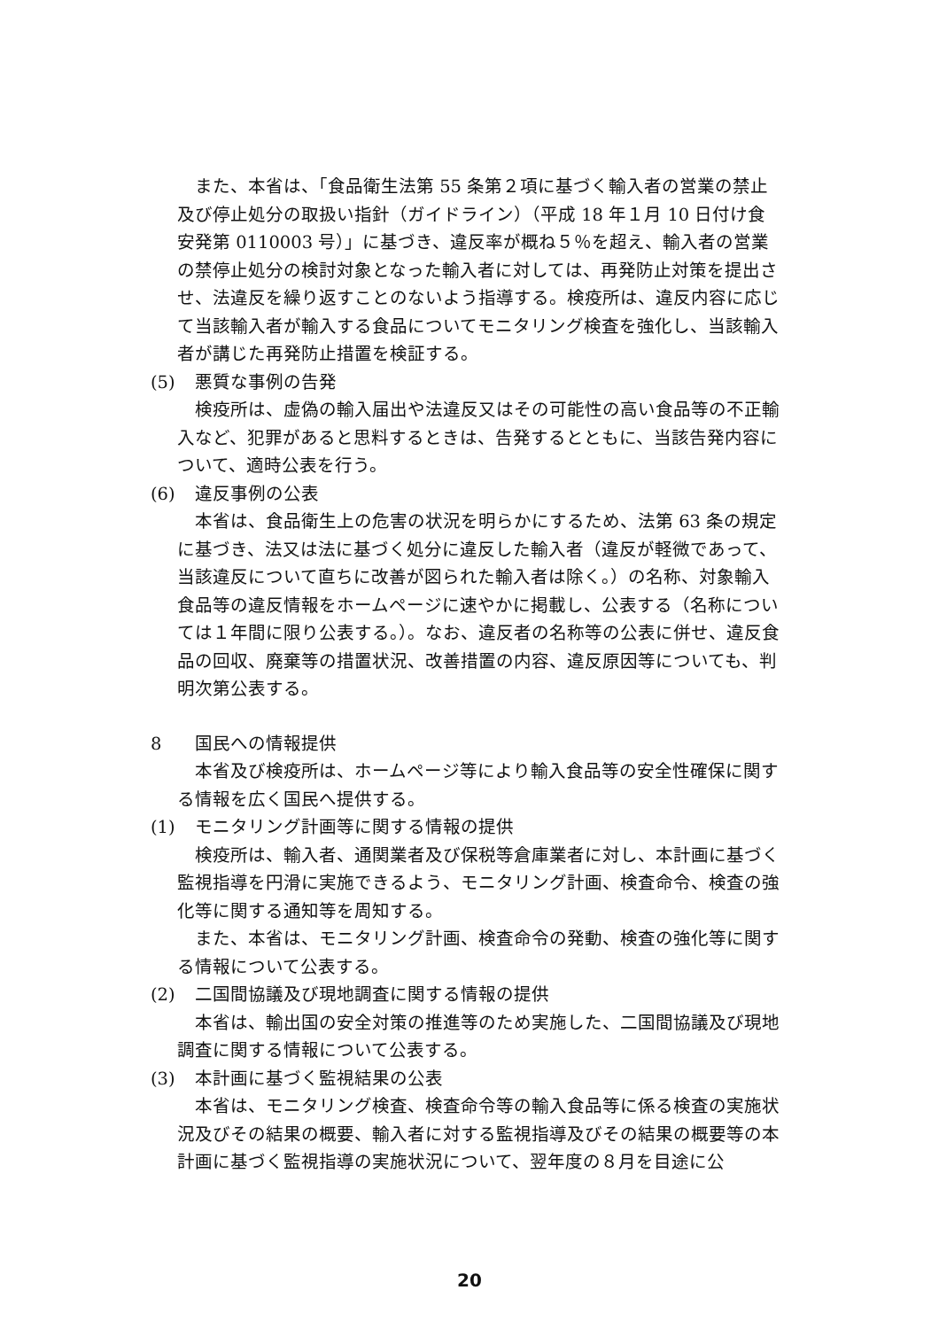また、本省は、「食品衛生法第 55 条第２項に基づく輸入者の営業の禁止及び停止処分の取扱い指針（ガイドライン）（平成 18 年１月 10 日付け食安発第 0110003 号）」に基づき、違反率が概ね５％を超え、輸入者の営業の禁停止処分の検討対象となった輸入者に対しては、再発防止対策を提出させ、法違反を繰り返すことのないよう指導する。検疫所は、違反内容に応じて当該輸入者が輸入する食品についてモニタリング検査を強化し、当該輸入者が講じた再発防止措置を検証する。
(5) 悪質な事例の告発
検疫所は、虚偽の輸入届出や法違反又はその可能性の高い食品等の不正輸入など、犯罪があると思料するときは、告発するとともに、当該告発内容について、適時公表を行う。
(6) 違反事例の公表
本省は、食品衛生上の危害の状況を明らかにするため、法第 63 条の規定に基づき、法又は法に基づく処分に違反した輸入者（違反が軽微であって、当該違反について直ちに改善が図られた輸入者は除く。）の名称、対象輸入食品等の違反情報をホームページに速やかに掲載し、公表する（名称については１年間に限り公表する。）。なお、違反者の名称等の公表に併せ、違反食品の回収、廃棄等の措置状況、改善措置の内容、違反原因等についても、判明次第公表する。
8 国民への情報提供
本省及び検疫所は、ホームページ等により輸入食品等の安全性確保に関する情報を広く国民へ提供する。
(1) モニタリング計画等に関する情報の提供
検疫所は、輸入者、通関業者及び保税等倉庫業者に対し、本計画に基づく監視指導を円滑に実施できるよう、モニタリング計画、検査命令、検査の強化等に関する通知等を周知する。
また、本省は、モニタリング計画、検査命令の発動、検査の強化等に関する情報について公表する。
(2) 二国間協議及び現地調査に関する情報の提供
本省は、輸出国の安全対策の推進等のため実施した、二国間協議及び現地調査に関する情報について公表する。
(3) 本計画に基づく監視結果の公表
本省は、モニタリング検査、検査命令等の輸入食品等に係る検査の実施状況及びその結果の概要、輸入者に対する監視指導及びその結果の概要等の本計画に基づく監視指導の実施状況について、翌年度の８月を目途に公
20